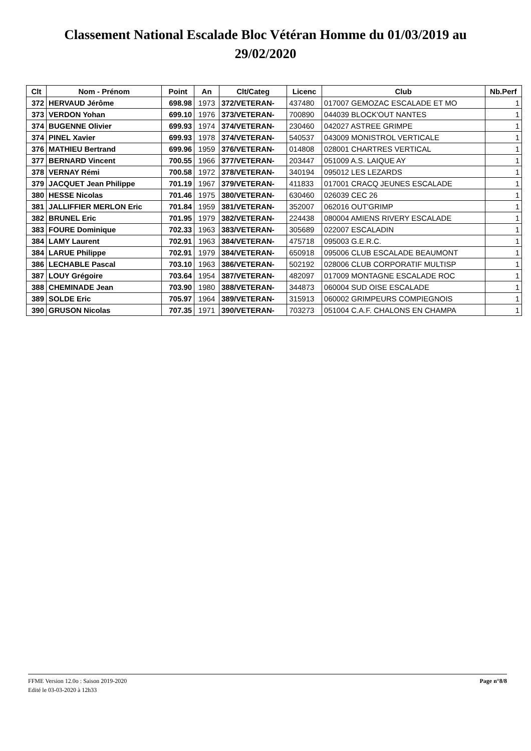Classement National Escalade Bloc Vétéran Homme du 01/03/2019 au
29/02/2020
| Clt | Nom - Prénom | Point | An | Clt/Categ | Licenc | Club | Nb.Perf |
| --- | --- | --- | --- | --- | --- | --- | --- |
| 372 | HERVAUD Jérôme | 698.98 | 1973 | 372/VETERAN- | 437480 | 017007 GEMOZAC ESCALADE ET MO | 1 |
| 373 | VERDON Yohan | 699.10 | 1976 | 373/VETERAN- | 700890 | 044039 BLOCK'OUT NANTES | 1 |
| 374 | BUGENNE Olivier | 699.93 | 1974 | 374/VETERAN- | 230460 | 042027 ASTREE GRIMPE | 1 |
| 374 | PINEL Xavier | 699.93 | 1978 | 374/VETERAN- | 540537 | 043009 MONISTROL VERTICALE | 1 |
| 376 | MATHIEU Bertrand | 699.96 | 1959 | 376/VETERAN- | 014808 | 028001 CHARTRES VERTICAL | 1 |
| 377 | BERNARD Vincent | 700.55 | 1966 | 377/VETERAN- | 203447 | 051009 A.S. LAIQUE AY | 1 |
| 378 | VERNAY Rémi | 700.58 | 1972 | 378/VETERAN- | 340194 | 095012 LES LEZARDS | 1 |
| 379 | JACQUET Jean Philippe | 701.19 | 1967 | 379/VETERAN- | 411833 | 017001 CRACQ JEUNES ESCALADE | 1 |
| 380 | HESSE Nicolas | 701.46 | 1975 | 380/VETERAN- | 630460 | 026039 CEC 26 | 1 |
| 381 | JALLIFFIER MERLON Eric | 701.84 | 1959 | 381/VETERAN- | 352007 | 062016 OUT'GRIMP | 1 |
| 382 | BRUNEL Eric | 701.95 | 1979 | 382/VETERAN- | 224438 | 080004 AMIENS RIVERY ESCALADE | 1 |
| 383 | FOURE Dominique | 702.33 | 1963 | 383/VETERAN- | 305689 | 022007 ESCALADIN | 1 |
| 384 | LAMY Laurent | 702.91 | 1963 | 384/VETERAN- | 475718 | 095003 G.E.R.C. | 1 |
| 384 | LARUE Philippe | 702.91 | 1979 | 384/VETERAN- | 650918 | 095006 CLUB ESCALADE BEAUMONT | 1 |
| 386 | LECHABLE Pascal | 703.10 | 1963 | 386/VETERAN- | 502192 | 028006 CLUB CORPORATIF MULTISP | 1 |
| 387 | LOUY Grégoire | 703.64 | 1954 | 387/VETERAN- | 482097 | 017009 MONTAGNE ESCALADE ROC | 1 |
| 388 | CHEMINADE Jean | 703.90 | 1980 | 388/VETERAN- | 344873 | 060004 SUD OISE ESCALADE | 1 |
| 389 | SOLDE Eric | 705.97 | 1964 | 389/VETERAN- | 315913 | 060002 GRIMPEURS COMPIEGNOIS | 1 |
| 390 | GRUSON Nicolas | 707.35 | 1971 | 390/VETERAN- | 703273 | 051004 C.A.F. CHALONS EN CHAMPA | 1 |
FFME Version 12.0o : Saison 2019-2020
Edité le 03-03-2020 à 12h33
Page n°8/8